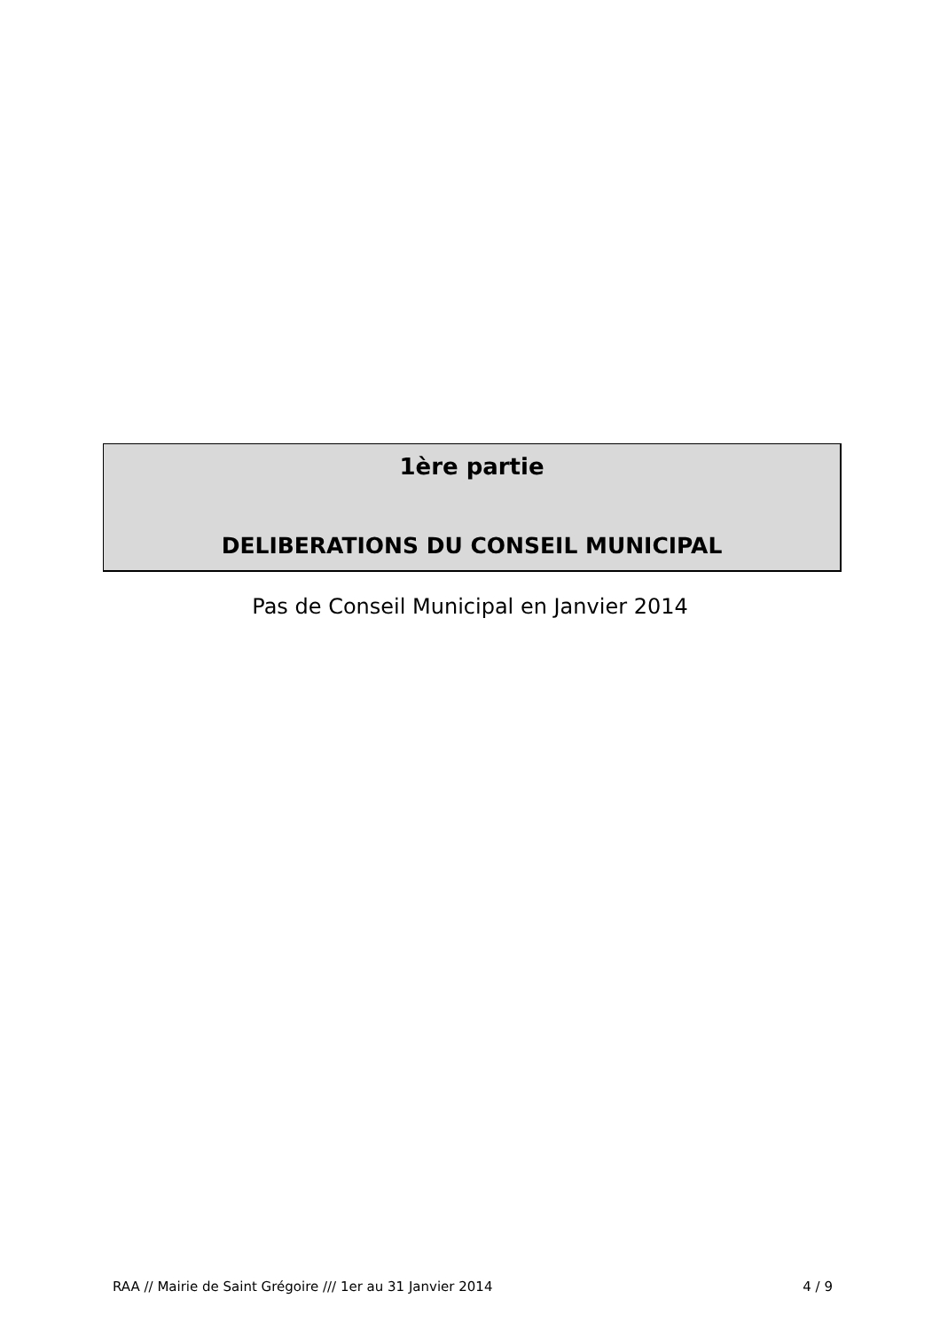1ère partie
DELIBERATIONS DU CONSEIL MUNICIPAL
Pas de Conseil Municipal en Janvier 2014
RAA // Mairie de Saint Grégoire /// 1er au 31 Janvier 2014 4 / 9